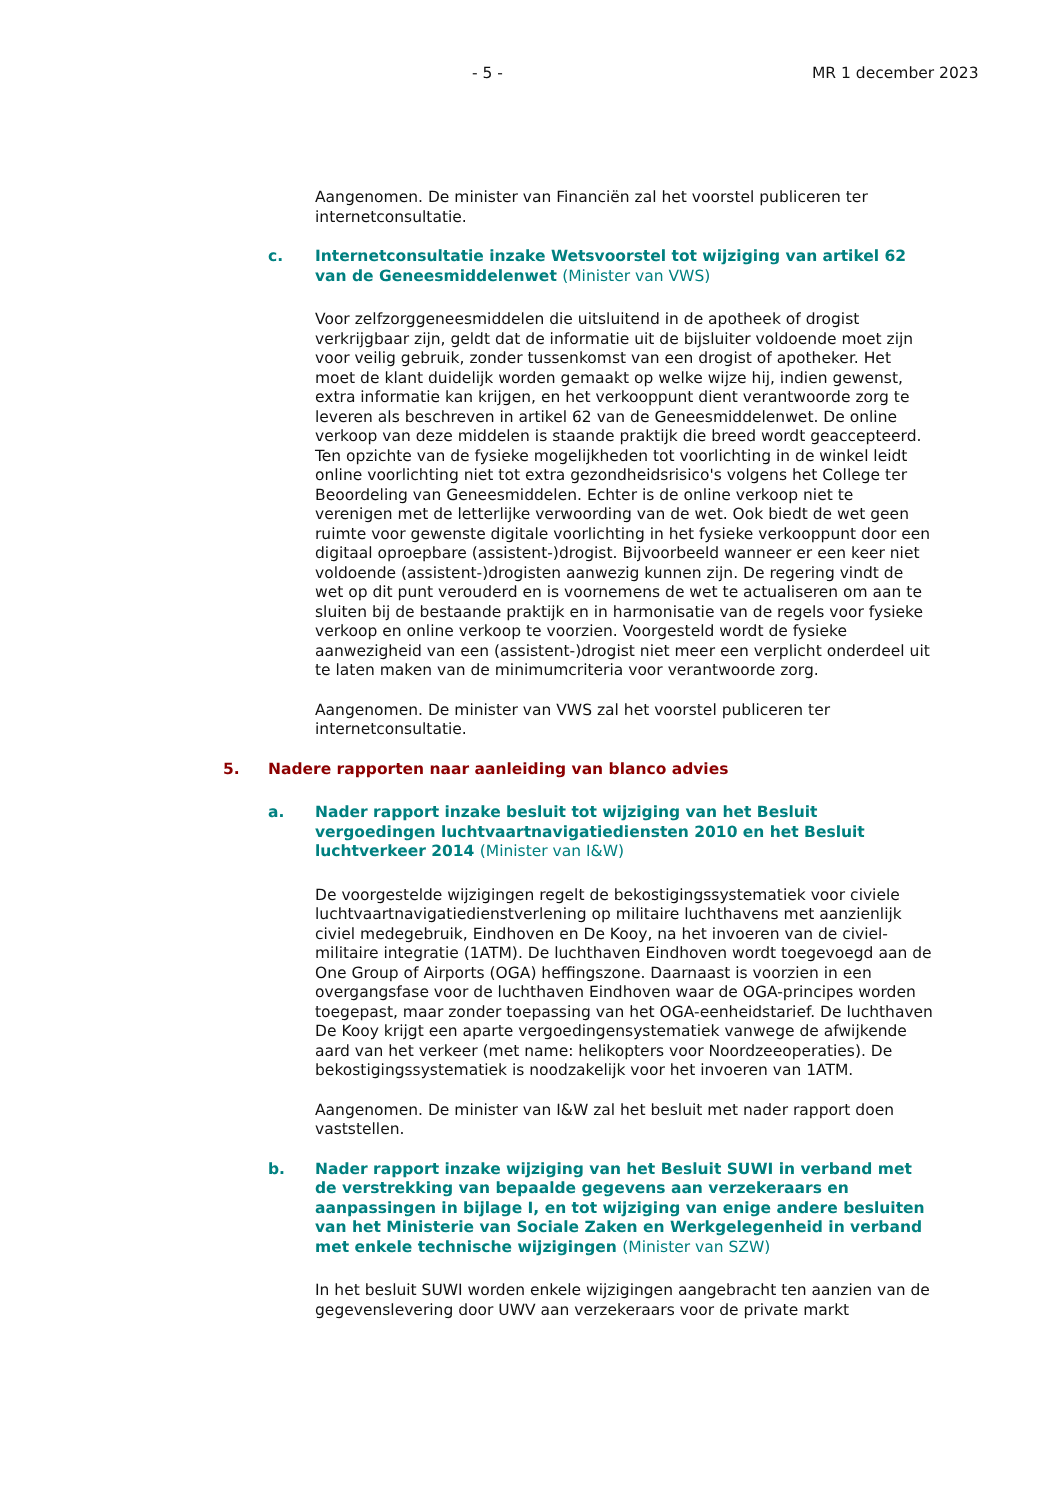- 5 - MR 1 december 2023
Aangenomen. De minister van Financiën zal het voorstel publiceren ter internetconsultatie.
c. Internetconsultatie inzake Wetsvoorstel tot wijziging van artikel 62 van de Geneesmiddelenwet (Minister van VWS)
Voor zelfzorggeneesmiddelen die uitsluitend in de apotheek of drogist verkrijgbaar zijn, geldt dat de informatie uit de bijsluiter voldoende moet zijn voor veilig gebruik, zonder tussenkomst van een drogist of apotheker. Het moet de klant duidelijk worden gemaakt op welke wijze hij, indien gewenst, extra informatie kan krijgen, en het verkooppunt dient verantwoorde zorg te leveren als beschreven in artikel 62 van de Geneesmiddelenwet. De online verkoop van deze middelen is staande praktijk die breed wordt geaccepteerd. Ten opzichte van de fysieke mogelijkheden tot voorlichting in de winkel leidt online voorlichting niet tot extra gezondheidsrisico's volgens het College ter Beoordeling van Geneesmiddelen. Echter is de online verkoop niet te verenigen met de letterlijke verwoording van de wet. Ook biedt de wet geen ruimte voor gewenste digitale voorlichting in het fysieke verkooppunt door een digitaal oproepbare (assistent-)drogist. Bijvoorbeeld wanneer er een keer niet voldoende (assistent-)drogisten aanwezig kunnen zijn. De regering vindt de wet op dit punt verouderd en is voornemens de wet te actualiseren om aan te sluiten bij de bestaande praktijk en in harmonisatie van de regels voor fysieke verkoop en online verkoop te voorzien. Voorgesteld wordt de fysieke aanwezigheid van een (assistent-)drogist niet meer een verplicht onderdeel uit te laten maken van de minimumcriteria voor verantwoorde zorg.
Aangenomen. De minister van VWS zal het voorstel publiceren ter internetconsultatie.
5. Nadere rapporten naar aanleiding van blanco advies
a. Nader rapport inzake besluit tot wijziging van het Besluit vergoedingen luchtvaartnavigatiediensten 2010 en het Besluit luchtverkeer 2014 (Minister van I&W)
De voorgestelde wijzigingen regelt de bekostigingssystematiek voor civiele luchtvaartnavigatiedienstverlening op militaire luchthavens met aanzienlijk civiel medegebruik, Eindhoven en De Kooy, na het invoeren van de civiel-militaire integratie (1ATM). De luchthaven Eindhoven wordt toegevoegd aan de One Group of Airports (OGA) heffingszone. Daarnaast is voorzien in een overgangsfase voor de luchthaven Eindhoven waar de OGA-principes worden toegepast, maar zonder toepassing van het OGA-eenheidstarief. De luchthaven De Kooy krijgt een aparte vergoedingensystematiek vanwege de afwijkende aard van het verkeer (met name: helikopters voor Noordzeeoperaties). De bekostigingssystematiek is noodzakelijk voor het invoeren van 1ATM.
Aangenomen. De minister van I&W zal het besluit met nader rapport doen vaststellen.
b. Nader rapport inzake wijziging van het Besluit SUWI in verband met de verstrekking van bepaalde gegevens aan verzekeraars en aanpassingen in bijlage I, en tot wijziging van enige andere besluiten van het Ministerie van Sociale Zaken en Werkgelegenheid in verband met enkele technische wijzigingen (Minister van SZW)
In het besluit SUWI worden enkele wijzigingen aangebracht ten aanzien van de gegevenslevering door UWV aan verzekeraars voor de private markt